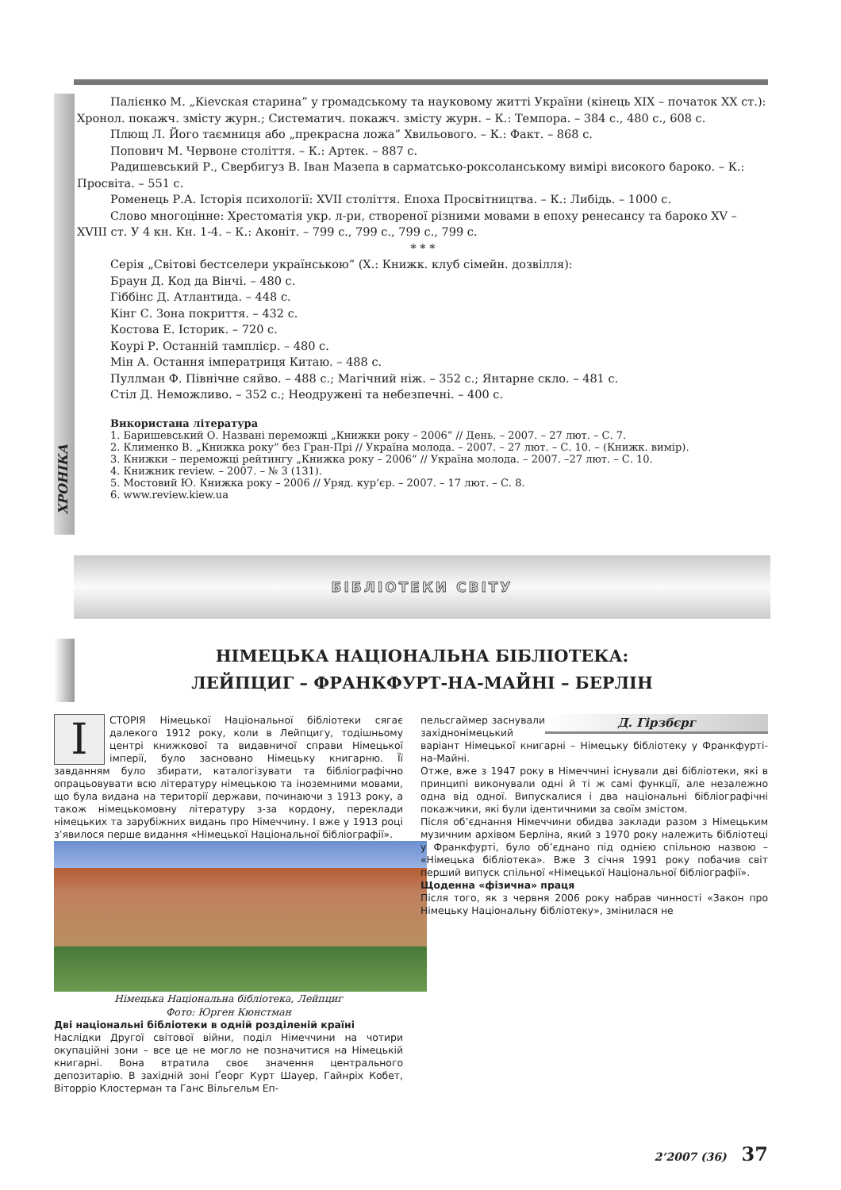Палієнко М. „Кievская старина” у громадському та науковому житті України (кінець ХІХ – початок ХХ ст.): Хронол. покажч. змісту журн.; Систематич. покажч. змісту журн. – К.: Темпора. – 384 с., 480 с., 608 с.
Плющ Л. Його таємниця або „прекрасна ложа” Хвильового. – К.: Факт. – 868 с.
Попович М. Червоне століття. – К.: Артек. – 887 с.
Радишевський Р., Свербигуз В. Іван Мазепа в сарматсько-роксоланському вимірі високого бароко. – К.: Просвіта. – 551 с.
Роменець Р.А. Історія психології: XVII століття. Епоха Просвітництва. – К.: Либідь. – 1000 с.
Слово многоцінне: Хрестоматія укр. л-ри, створеної різними мовами в епоху ренесансу та бароко XV – XVIII ст. У 4 кн. Кн. 1-4. – К.: Аконіт. – 799 с., 799 с., 799 с., 799 с.
* * *
Серія „Світові бестселери українською” (Х.: Книжк. клуб сімейн. дозвілля):
Браун Д. Код да Вінчі. – 480 с.
Гіббінс Д. Атлантида. – 448 с.
Кінг С. Зона покриття. – 432 с.
Костова Е. Історик. – 720 с.
Коурі Р. Останній тамплієр. – 480 с.
Мін А. Остання імператриця Китаю. – 488 с.
Пуллман Ф. Північне сяйво. – 488 с.; Магічний ніж. – 352 с.; Янтарне скло. – 481 с.
Стіл Д. Неможливо. – 352 с.; Неодружені та небезпечні. – 400 с.
Використана література
1. Баришевський О. Названі переможці „Книжки року – 2006” // День. – 2007. – 27 лют. – С. 7.
2. Клименко В. „Книжка року” без Гран-Прі // Україна молода. – 2007. – 27 лют. – С. 10. – (Книжк. вимір).
3. Книжки – переможці рейтингу „Книжка року – 2006” // Україна молода. – 2007. –27 лют. – С. 10.
4. Книжник review. – 2007. – № 3 (131).
5. Мостовий Ю. Книжка року – 2006 // Уряд. кур’єр. – 2007. – 17 лют. – С. 8.
6. www.review.kiew.ua
ХРОНІКА
БІБЛІОТЕКИ СВІТУ
НІМЕЦЬКА НАЦІОНАЛЬНА БІБЛІОТЕКА:
ЛЕЙПЦИГ – ФРАНКФУРТ-НА-МАЙНІ – БЕРЛІН
ІСТОРІЯ Німецької Національної бібліотеки сягає далекого 1912 року, коли в Лейпцигу, тодішньому центрі книжкової та видавничої справи Німецької імперії, було засновано Німецьку книгарню. Її завданням було збирати, каталогізувати та бібліографічно опрацьовувати всю літературу німецькою та іноземними мовами, що була видана на території держави, починаючи з 1913 року, а також німецькомовну літературу з-за кордону, переклади німецьких та зарубіжних видань про Німеччину. І вже у 1913 році з’явилося перше видання «Німецької Національної бібліографії».
Німецька Національна бібліотека, Лейпциг
Фото: Юрген Кюнстман
Дві національні бібліотеки в одній розділеній країні
Наслідки Другої світової війни, поділ Німеччини на чотири окупаційні зони – все це не могло не позначитися на Німецькій книгарні. Вона втратила своє значення центрального депозитарію. В західній зоні Ґеорг Курт Шауер, Гайнріх Кобет, Віторріо Клостерман та Ганс Вільгельм Еп-
Д. Гірзбєрг
пельсгаймер заснували західнонімецький варіант Німецької книгарні – Німецьку бібліотеку у Франкфурті-на-Майні.
Отже, вже з 1947 року в Німеччині існували дві бібліотеки, які в принципі виконували одні й ті ж самі функції, але незалежно одна від одної. Випускалися і два національні бібліографічні покажчики, які були ідентичними за своїм змістом.
Після об’єднання Німеччини обидва заклади разом з Німецьким музичним архівом Берліна, який з 1970 року належить бібліотеці у Франкфурті, було об’єднано під однією спільною назвою – «Німецька бібліотека». Вже 3 січня 1991 року побачив світ перший випуск спільної «Німецької Національної бібліографії».
Щоденна «фізична» праця
Після того, як з червня 2006 року набрав чинності «Закон про Німецьку Національну бібліотеку», змінилася не
2’2007 (36) 37